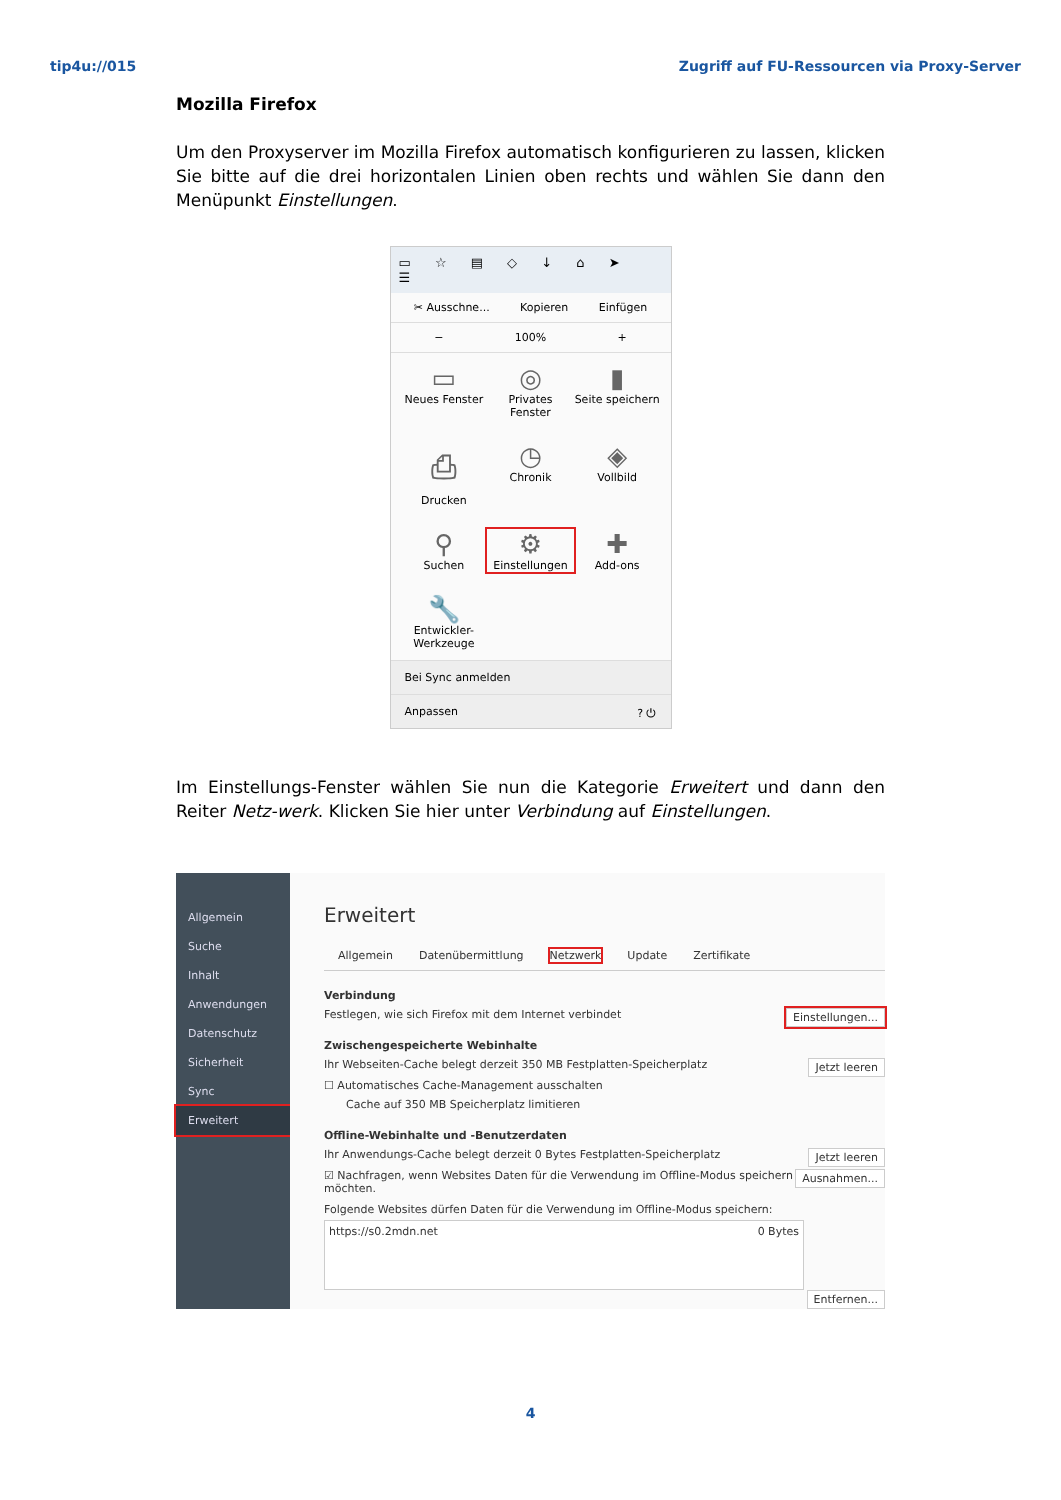tip4u://015 Zugriff auf FU-Ressourcen via Proxy-Server
Mozilla Firefox
Um den Proxyserver im Mozilla Firefox automatisch konfigurieren zu lassen, klicken Sie bitte auf die drei horizontalen Linien oben rechts und wählen Sie dann den Menüpunkt Einstellungen.
▭ ☆ ▤ ◇ ↓ ⌂ ➤ ☰
✂ Ausschne... Kopieren Einfügen
− 100% +
▭
Neues Fenster
◎
Privates Fenster
▮
Seite speichern
⎙
Drucken
◷
Chronik
◈
Vollbild
⚲
Suchen
⚙
Einstellungen
✚
Add-ons
🔧
Entwickler-Werkzeuge
Bei Sync anmelden
Anpassen ? ⏻
Im Einstellungs-Fenster wählen Sie nun die Kategorie Erweitert und dann den Reiter Netz-werk. Klicken Sie hier unter Verbindung auf Einstellungen.
Allgemein
Suche
Inhalt
Anwendungen
Datenschutz
Sicherheit
Sync
Erweitert
Erweitert
Allgemein Datenübermittlung Netzwerk Update Zertifikate
Verbindung
Einstellungen... Festlegen, wie sich Firefox mit dem Internet verbindet
Zwischengespeicherte Webinhalte
Jetzt leeren Ihr Webseiten-Cache belegt derzeit 350 MB Festplatten-Speicherplatz
☐ Automatisches Cache-Management ausschalten
Cache auf 350 MB Speicherplatz limitieren
Offline-Webinhalte und -Benutzerdaten
Jetzt leeren Ihr Anwendungs-Cache belegt derzeit 0 Bytes Festplatten-Speicherplatz
Ausnahmen... ☑ Nachfragen, wenn Websites Daten für die Verwendung im Offline-Modus speichern möchten.
Folgende Websites dürfen Daten für die Verwendung im Offline-Modus speichern:
https://s0.2mdn.net 0 Bytes
Entfernen...
4